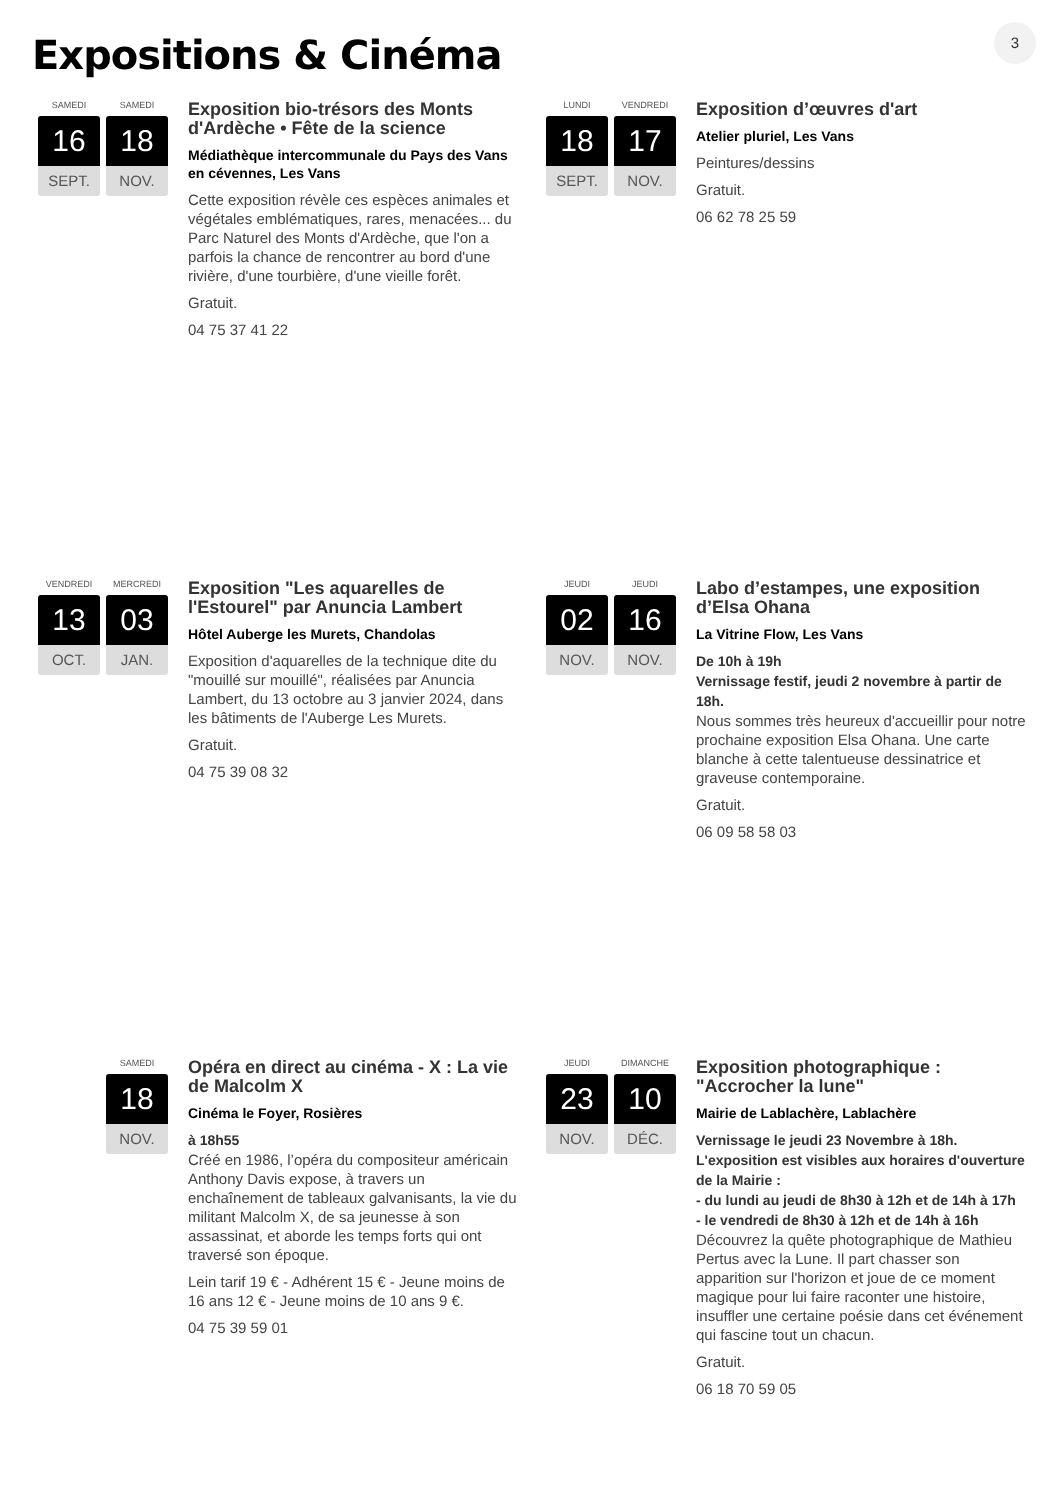3
Expositions & Cinéma
SAMEDI
16
SEPT.
SAMEDI
18
NOV.
Exposition bio-trésors des Monts d'Ardèche • Fête de la science
Médiathèque intercommunale du Pays des Vans en cévennes, Les Vans
Cette exposition révèle ces espèces animales et végétales emblématiques, rares, menacées... du Parc Naturel des Monts d'Ardèche, que l'on a parfois la chance de rencontrer au bord d'une rivière, d'une tourbière, d'une vieille forêt.
Gratuit.
04 75 37 41 22
LUNDI
18
SEPT.
VENDREDI
17
NOV.
Exposition d’œuvres d'art
Atelier pluriel, Les Vans
Peintures/dessins
Gratuit.
06 62 78 25 59
VENDREDI
13
OCT.
MERCREDI
03
JAN.
Exposition "Les aquarelles de l'Estourel" par Anuncia Lambert
Hôtel Auberge les Murets, Chandolas
Exposition d'aquarelles de la technique dite du "mouillé sur mouillé", réalisées par Anuncia Lambert, du 13 octobre au 3 janvier 2024, dans les bâtiments de l'Auberge Les Murets.
Gratuit.
04 75 39 08 32
JEUDI
02
NOV.
JEUDI
16
NOV.
Labo d’estampes, une exposition d’Elsa Ohana
La Vitrine Flow, Les Vans
De 10h à 19h
Vernissage festif, jeudi 2 novembre à partir de 18h.
Nous sommes très heureux d'accueillir pour notre prochaine exposition Elsa Ohana. Une carte blanche à cette talentueuse dessinatrice et graveuse contemporaine.
Gratuit.
06 09 58 58 03
SAMEDI
18
NOV.
Opéra en direct au cinéma - X : La vie de Malcolm X
Cinéma le Foyer, Rosières
à 18h55
Créé en 1986, l’opéra du compositeur américain Anthony Davis expose, à travers un enchaînement de tableaux galvanisants, la vie du militant Malcolm X, de sa jeunesse à son assassinat, et aborde les temps forts qui ont traversé son époque.
Lein tarif 19 € - Adhérent 15 € - Jeune moins de 16 ans 12 € - Jeune moins de 10 ans 9 €.
04 75 39 59 01
JEUDI
23
NOV.
DIMANCHE
10
DÉC.
Exposition photographique : "Accrocher la lune"
Mairie de Lablachère, Lablachère
Vernissage le jeudi 23 Novembre à 18h.
L'exposition est visibles aux horaires d'ouverture de la Mairie :
- du lundi au jeudi de 8h30 à 12h et de 14h à 17h
- le vendredi de 8h30 à 12h et de 14h à 16h
Découvrez la quête photographique de Mathieu Pertus avec la Lune. Il part chasser son apparition sur l'horizon et joue de ce moment magique pour lui faire raconter une histoire, insuffler une certaine poésie dans cet événement qui fascine tout un chacun.
Gratuit.
06 18 70 59 05